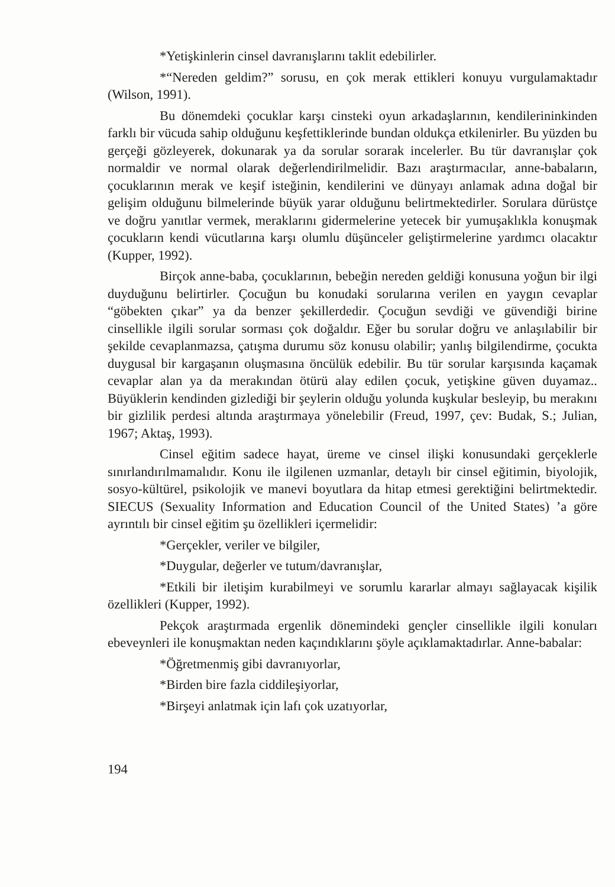*Yetişkinlerin cinsel davranışlarını taklit edebilirler.
*“Nereden geldim?” sorusu, en çok merak ettikleri konuyu vurgulamaktadır (Wilson, 1991).
Bu dönemdeki çocuklar karşı cinsteki oyun arkadaşlarının, kendilerininkinden farklı bir vücuda sahip olduğunu keşfettiklerinde bundan oldukça etkilenirler. Bu yüzden bu gerçeği gözleyerek, dokunarak ya da sorular sorarak incelerler. Bu tür davranışlar çok normaldir ve normal olarak değerlendirilmelidir. Bazı araştırmacılar, anne-babaların, çocuklarının merak ve keşif isteğinin, kendilerini ve dünyayı anlamak adına doğal bir gelişim olduğunu bilmelerinde büyük yarar olduğunu belirtmektedirler. Sorulara dürüstçe ve doğru yanıtlar vermek, meraklarını gidermelerine yetecek bir yumuşaklıkla konuşmak çocukların kendi vücutlarına karşı olumlu düşünceler geliştirmelerine yardımcı olacaktır (Kupper, 1992).
Birçok anne-baba, çocuklarının, bebeğin nereden geldiği konusuna yoğun bir ilgi duyduğunu belirtirler. Çocuğun bu konudaki sorularına verilen en yaygın cevaplar “göbekten çıkar” ya da benzer şekillerdedir. Çocuğun sevdiği ve güvendiği birine cinsellikle ilgili sorular sorması çok doğaldır. Eğer bu sorular doğru ve anlaşılabilir bir şekilde cevaplanmazsa, çatışma durumu söz konusu olabilir; yanlış bilgilendirme, çocukta duygusal bir kargaşanın oluşmasına öncülük edebilir. Bu tür sorular karşısında kaçamak cevaplar alan ya da merakından ötürü alay edilen çocuk, yetişkine güven duyamaz.. Büyüklerin kendinden gizlediği bir şeylerin olduğu yolunda kuşkular besleyip, bu merakını bir gizlilik perdesi altında araştırmaya yönelebilir (Freud, 1997, çev: Budak, S.; Julian, 1967; Aktaş, 1993).
Cinsel eğitim sadece hayat, üreme ve cinsel ilişki konusundaki gerçeklerle sınırlandırılmamalıdır. Konu ile ilgilenen uzmanlar, detaylı bir cinsel eğitimin, biyolojik, sosyo-kültürel, psikolojik ve manevi boyutlara da hitap etmesi gerektiğini belirtmektedir. SIECUS (Sexuality Information and Education Council of the United States) ’a göre ayrıntılı bir cinsel eğitim şu özellikleri içermelidir:
*Gerçekler, veriler ve bilgiler,
*Duygular, değerler ve tutum/davranışlar,
*Etkili bir iletişim kurabilmeyi ve sorumlu kararlar almayı sağlayacak kişilik özellikleri (Kupper, 1992).
Pekçok araştırmada ergenlik dönemindeki gençler cinsellikle ilgili konuları ebeveynleri ile konuşmaktan neden kaçındıklarını şöyle açıklamaktadırlar. Anne-babalar:
*Öğretmenmiş gibi davranıyorlar,
*Birden bire fazla ciddileşiyorlar,
*Birşeyi anlatmak için lafı çok uzatıyorlar,
194